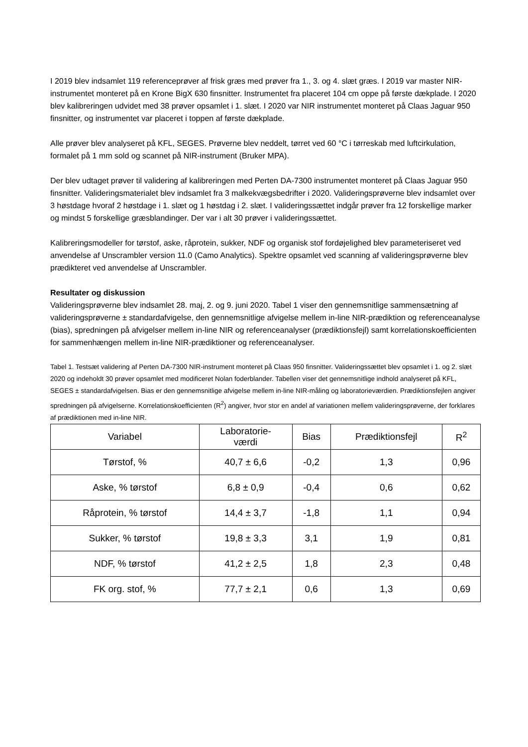I 2019 blev indsamlet 119 referenceprøver af frisk græs med prøver fra 1., 3. og 4. slæt græs. I 2019 var master NIR-instrumentet monteret på en Krone BigX 630 finsnitter. Instrumentet fra placeret 104 cm oppe på første dækplade. I 2020 blev kalibreringen udvidet med 38 prøver opsamlet i 1. slæt. I 2020 var NIR instrumentet monteret på Claas Jaguar 950 finsnitter, og instrumentet var placeret i toppen af første dækplade.
Alle prøver blev analyseret på KFL, SEGES. Prøverne blev neddelt, tørret ved 60 °C i tørreskab med luftcirkulation, formalet på 1 mm sold og scannet på NIR-instrument (Bruker MPA).
Der blev udtaget prøver til validering af kalibreringen med Perten DA-7300 instrumentet monteret på Claas Jaguar 950 finsnitter. Valideringsmaterialet blev indsamlet fra 3 malkekvægsbedrifter i 2020. Valideringsprøverne blev indsamlet over 3 høstdage hvoraf 2 høstdage i 1. slæt og 1 høstdag i 2. slæt. I valideringssættet indgår prøver fra 12 forskellige marker og mindst 5 forskellige græsblandinger. Der var i alt 30 prøver i valideringssættet.
Kalibreringsmodeller for tørstof, aske, råprotein, sukker, NDF og organisk stof fordøjelighed blev parameteriseret ved anvendelse af Unscrambler version 11.0 (Camo Analytics). Spektre opsamlet ved scanning af valideringsprøverne blev prædikteret ved anvendelse af Unscrambler.
Resultater og diskussion
Valideringsprøverne blev indsamlet 28. maj, 2. og 9. juni 2020. Tabel 1 viser den gennemsnitlige sammensætning af valideringsprøverne ± standardafvigelse, den gennemsnitlige afvigelse mellem in-line NIR-prædiktion og referenceanalyse (bias), spredningen på afvigelser mellem in-line NIR og referenceanalyser (prædiktionsfejl) samt korrelationskoefficienten for sammenhængen mellem in-line NIR-prædiktioner og referenceanalyser.
Tabel 1. Testsæt validering af Perten DA-7300 NIR-instrument monteret på Claas 950 finsnitter. Valideringssættet blev opsamlet i 1. og 2. slæt 2020 og indeholdt 30 prøver opsamlet med modificeret Nolan foderblander. Tabellen viser det gennemsnitlige indhold analyseret på KFL, SEGES ± standardafvigelsen. Bias er den gennemsnitlige afvigelse mellem in-line NIR-måling og laboratorieværdien. Prædiktionsfejlen angiver spredningen på afvigelserne. Korrelationskoefficienten (R<sup>2</sup>) angiver, hvor stor en andel af variationen mellem valideringsprøverne, der forklares af prædiktionen med in-line NIR.
| Variabel | Laboratorie- værdi | Bias | Prædiktionsfejl | R<sup>2</sup> |
| --- | --- | --- | --- | --- |
| Tørstof, % | 40,7 ± 6,6 | -0,2 | 1,3 | 0,96 |
| Aske, % tørstof | 6,8 ± 0,9 | -0,4 | 0,6 | 0,62 |
| Råprotein, % tørstof | 14,4 ± 3,7 | -1,8 | 1,1 | 0,94 |
| Sukker, % tørstof | 19,8 ± 3,3 | 3,1 | 1,9 | 0,81 |
| NDF, % tørstof | 41,2 ± 2,5 | 1,8 | 2,3 | 0,48 |
| FK org. stof, % | 77,7 ± 2,1 | 0,6 | 1,3 | 0,69 |